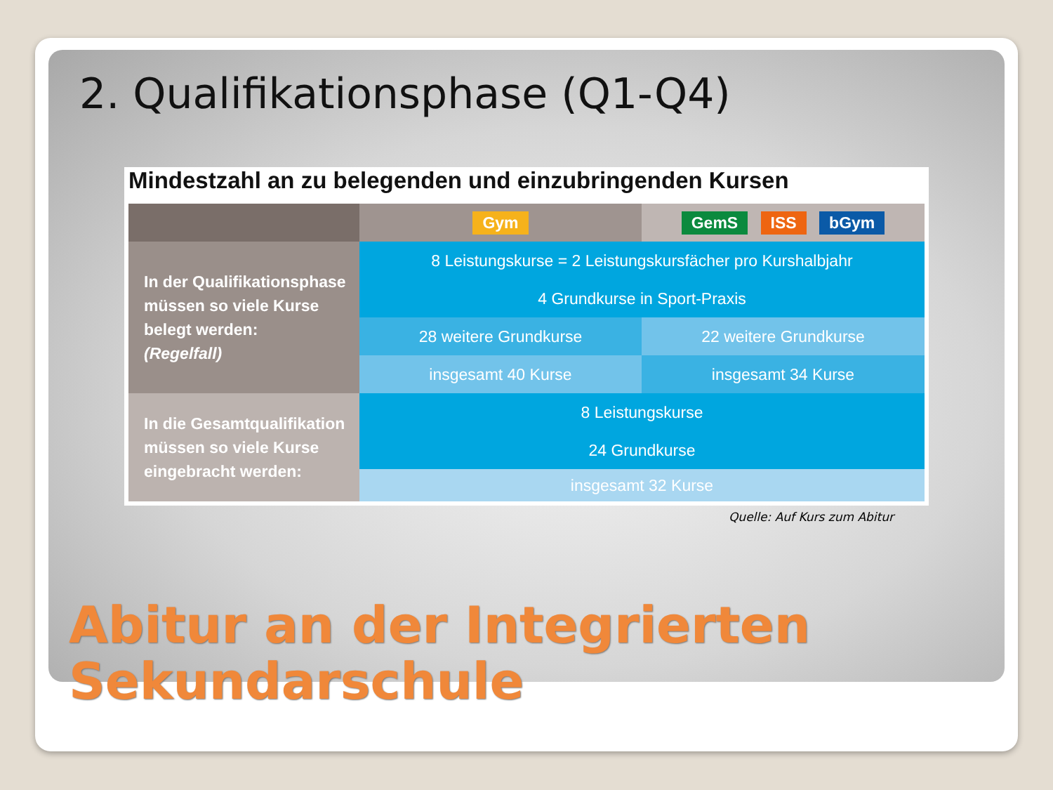2. Qualifikationsphase (Q1-Q4)
Mindestzahl an zu belegenden und einzubringenden Kursen
| | Gym | GemS ISS bGym |
| --- | --- | --- |
| In der Qualifikationsphase müssen so viele Kurse belegt werden: (Regelfall) | 8 Leistungskurse = 2 Leistungskursfächer pro Kurshalbjahr | |
| | 4 Grundkurse in Sport-Praxis | |
| | 28 weitere Grundkurse | 22 weitere Grundkurse |
| | insgesamt 40 Kurse | insgesamt 34 Kurse |
| In die Gesamtqualifikation müssen so viele Kurse eingebracht werden: | 8 Leistungskurse | |
| | 24 Grundkurse | |
| | insgesamt 32 Kurse | |
Quelle: Auf Kurs zum Abitur
Abitur an der Integrierten
Sekundarschule